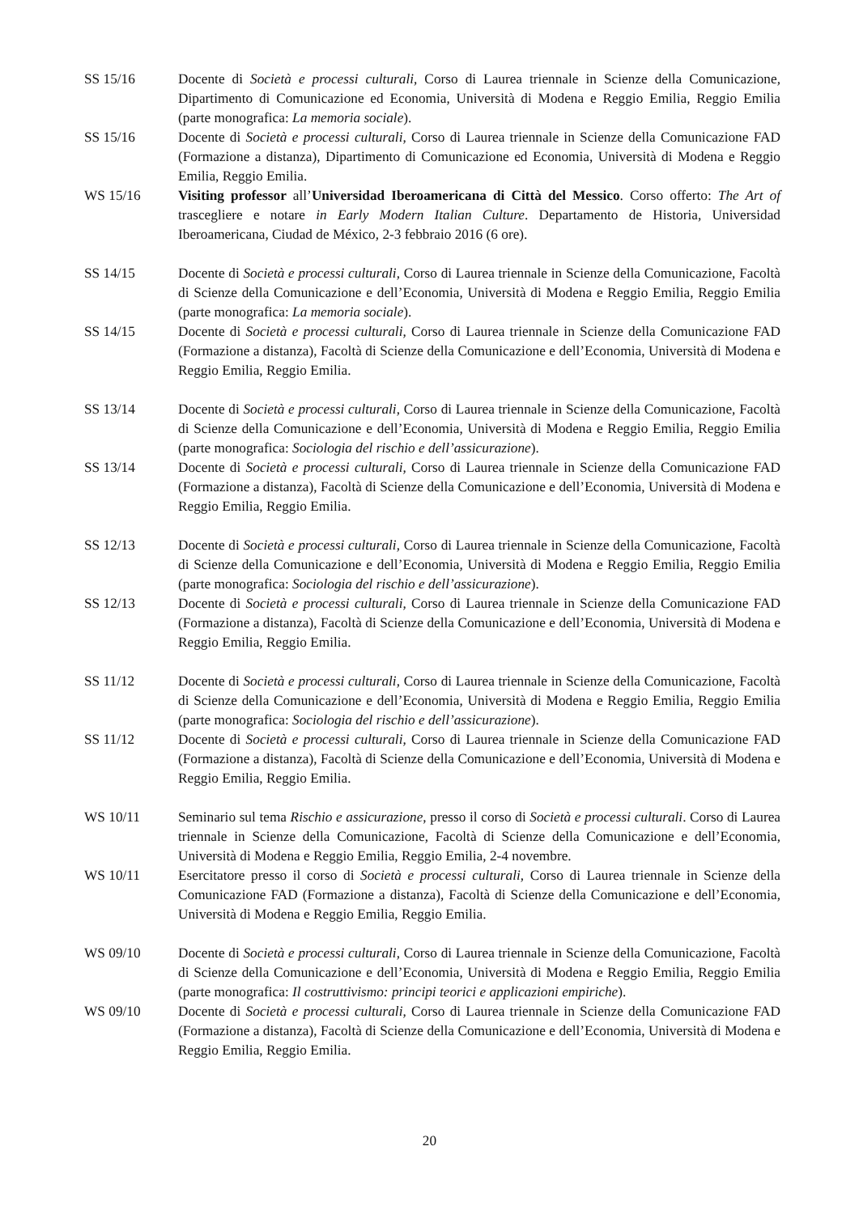SS 15/16 Docente di Società e processi culturali, Corso di Laurea triennale in Scienze della Comunicazione, Dipartimento di Comunicazione ed Economia, Università di Modena e Reggio Emilia, Reggio Emilia (parte monografica: La memoria sociale).
SS 15/16 Docente di Società e processi culturali, Corso di Laurea triennale in Scienze della Comunicazione FAD (Formazione a distanza), Dipartimento di Comunicazione ed Economia, Università di Modena e Reggio Emilia, Reggio Emilia.
WS 15/16 Visiting professor all’Universidad Iberoamericana di Città del Messico. Corso offerto: The Art of trascegliere e notare in Early Modern Italian Culture. Departamento de Historia, Universidad Iberoamericana, Ciudad de México, 2-3 febbraio 2016 (6 ore).
SS 14/15 Docente di Società e processi culturali, Corso di Laurea triennale in Scienze della Comunicazione, Facoltà di Scienze della Comunicazione e dell’Economia, Università di Modena e Reggio Emilia, Reggio Emilia (parte monografica: La memoria sociale).
SS 14/15 Docente di Società e processi culturali, Corso di Laurea triennale in Scienze della Comunicazione FAD (Formazione a distanza), Facoltà di Scienze della Comunicazione e dell’Economia, Università di Modena e Reggio Emilia, Reggio Emilia.
SS 13/14 Docente di Società e processi culturali, Corso di Laurea triennale in Scienze della Comunicazione, Facoltà di Scienze della Comunicazione e dell’Economia, Università di Modena e Reggio Emilia, Reggio Emilia (parte monografica: Sociologia del rischio e dell’assicurazione).
SS 13/14 Docente di Società e processi culturali, Corso di Laurea triennale in Scienze della Comunicazione FAD (Formazione a distanza), Facoltà di Scienze della Comunicazione e dell’Economia, Università di Modena e Reggio Emilia, Reggio Emilia.
SS 12/13 Docente di Società e processi culturali, Corso di Laurea triennale in Scienze della Comunicazione, Facoltà di Scienze della Comunicazione e dell’Economia, Università di Modena e Reggio Emilia, Reggio Emilia (parte monografica: Sociologia del rischio e dell’assicurazione).
SS 12/13 Docente di Società e processi culturali, Corso di Laurea triennale in Scienze della Comunicazione FAD (Formazione a distanza), Facoltà di Scienze della Comunicazione e dell’Economia, Università di Modena e Reggio Emilia, Reggio Emilia.
SS 11/12 Docente di Società e processi culturali, Corso di Laurea triennale in Scienze della Comunicazione, Facoltà di Scienze della Comunicazione e dell’Economia, Università di Modena e Reggio Emilia, Reggio Emilia (parte monografica: Sociologia del rischio e dell’assicurazione).
SS 11/12 Docente di Società e processi culturali, Corso di Laurea triennale in Scienze della Comunicazione FAD (Formazione a distanza), Facoltà di Scienze della Comunicazione e dell’Economia, Università di Modena e Reggio Emilia, Reggio Emilia.
WS 10/11 Seminario sul tema Rischio e assicurazione, presso il corso di Società e processi culturali. Corso di Laurea triennale in Scienze della Comunicazione, Facoltà di Scienze della Comunicazione e dell’Economia, Università di Modena e Reggio Emilia, Reggio Emilia, 2-4 novembre.
WS 10/11 Esercitatore presso il corso di Società e processi culturali, Corso di Laurea triennale in Scienze della Comunicazione FAD (Formazione a distanza), Facoltà di Scienze della Comunicazione e dell’Economia, Università di Modena e Reggio Emilia, Reggio Emilia.
WS 09/10 Docente di Società e processi culturali, Corso di Laurea triennale in Scienze della Comunicazione, Facoltà di Scienze della Comunicazione e dell’Economia, Università di Modena e Reggio Emilia, Reggio Emilia (parte monografica: Il costruttivismo: principi teorici e applicazioni empiriche).
WS 09/10 Docente di Società e processi culturali, Corso di Laurea triennale in Scienze della Comunicazione FAD (Formazione a distanza), Facoltà di Scienze della Comunicazione e dell’Economia, Università di Modena e Reggio Emilia, Reggio Emilia.
20